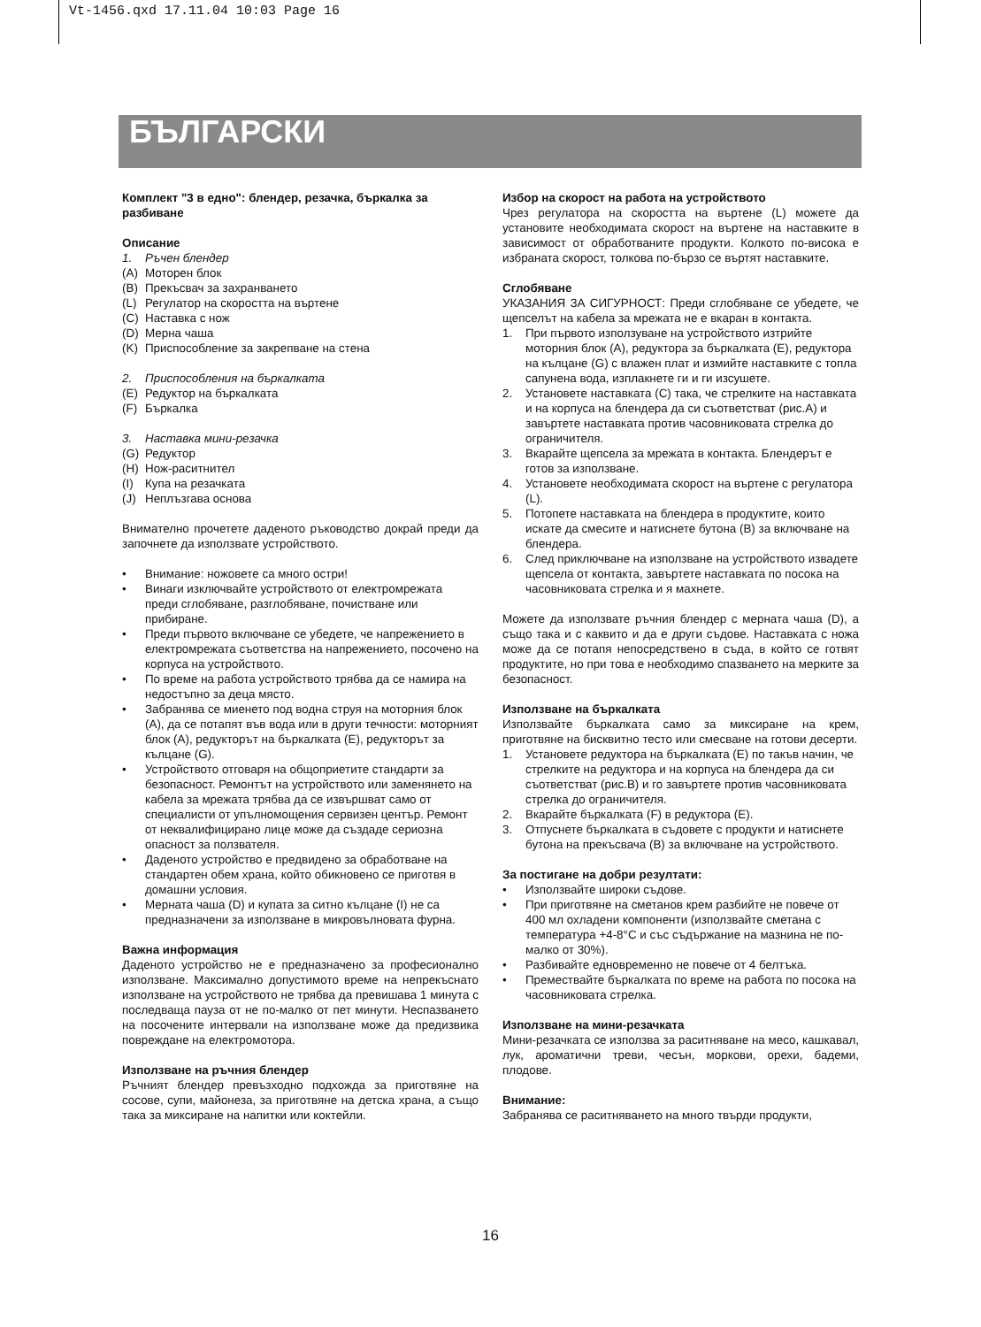Vt-1456.qxd 17.11.04 10:03 Page 16
БЪЛГАРСКИ
Комплект "3 в едно": блендер, резачка, бъркалка за разбиване
Описание
1. Ръчен блендер
(A) Моторен блок
(B) Прекъсвач за захранването
(L) Регулатор на скоростта на въртене
(C) Наставка с нож
(D) Мерна чаша
(K) Приспособление за закрепване на стена
2. Приспособления на бъркалката
(E) Редуктор на бъркалката
(F) Бъркалка
3. Наставка мини-резачка
(G) Редуктор
(H) Нож-раситнител
(I) Купа на резачката
(J) Неплъзгава основа
Внимателно прочетете даденото ръководство докрай преди да започнете да използвате устройството.
• Внимание: ножовете са много остри!
• Винаги изключвайте устройството от електромрежата преди сглобяване, разглобяване, почистване или прибиране.
• Преди първото включване се убедете, че напрежението в електромрежата съответства на напрежението, посочено на корпуса на устройството.
• По време на работа устройството трябва да се намира на недостъпно за деца място.
• Забранява се миенето под водна струя на моторния блок (A), да се потапят във вода или в други течности: моторният блок (A), редукторът на бъркалката (E), редукторът за кълцане (G).
• Устройството отговаря на общоприетите стандарти за безопасност. Ремонтът на устройството или заменянето на кабела за мрежата трябва да се извършват само от специалисти от упълномощения сервизен център. Ремонт от неквалифицирано лице може да създаде сериозна опасност за ползвателя.
• Даденото устройство е предвидено за обработване на стандартен обем храна, който обикновено се приготвя в домашни условия.
• Мерната чаша (D) и купата за ситно кълцане (I) не са предназначени за използване в микровълновата фурна.
Важна информация
Даденото устройство не е предназначено за професионално използване. Максимално допустимото време на непрекъснато използване на устройството не трябва да превишава 1 минута с последваща пауза от не по-малко от пет минути. Неспазването на посочените интервали на използване може да предизвика повреждане на електромотора.
Използване на ръчния блендер
Ръчният блендер превъзходно подхожда за приготвяне на сосове, супи, майонеза, за приготвяне на детска храна, а също така за миксиране на напитки или коктейли.
Избор на скорост на работа на устройството
Чрез регулатора на скоростта на въртене (L) можете да установите необходимата скорост на въртене на наставките в зависимост от обработваните продукти. Колкото по-висока е избраната скорост, толкова по-бързо се въртят наставките.
Сглобяване
УКАЗАНИЯ ЗА СИГУРНОСТ: Преди сглобяване се убедете, че щепселът на кабела за мрежата не е вкаран в контакта.
1. При първото използуване на устройството изтрийте моторния блок (A), редуктора за бъркалката (E), редуктора на кълцане (G) с влажен плат и измийте наставките с топла сапунена вода, изплакнете ги и ги изсушете.
2. Установете наставката (C) така, че стрелките на наставката и на корпуса на блендера да си съответстват (рис.A) и завъртете наставката против часовниковата стрелка до ограничителя.
3. Вкарайте щепсела за мрежата в контакта. Блендерът е готов за използване.
4. Установете необходимата скорост на въртене с регулатора (L).
5. Потопете наставката на блендера в продуктите, които искате да смесите и натиснете бутона (B) за включване на блендера.
6. След приключване на използване на устройството извадете щепсела от контакта, завъртете наставката по посока на часовниковата стрелка и я махнете.
Можете да използвате ръчния блендер с мерната чаша (D), а също така и с каквито и да е други съдове. Наставката с ножа може да се потапя непосредствено в съда, в който се готвят продуктите, но при това е необходимо спазването на мерките за безопасност.
Използване на бъркалката
Използвайте бъркалката само за миксиране на крем, приготвяне на бисквитно тесто или смесване на готови десерти.
1. Установете редуктора на бъркалката (E) по такъв начин, че стрелките на редуктора и на корпуса на блендера да си съответстват (рис.B) и го завъртете против часовниковата стрелка до ограничителя.
2. Вкарайте бъркалката (F) в редуктора (E).
3. Отпуснете бъркалката в съдовете с продукти и натиснете бутона на прекъсвача (B) за включване на устройството.
За постигане на добри резултати:
• Използвайте широки съдове.
• При приготвяне на сметанов крем разбийте не повече от 400 мл охладени компоненти (използвайте сметана с температура +4-8°C и със съдържание на мазнина не по-малко от 30%).
• Разбивайте едновременно не повече от 4 белтъка.
• Премествайте бъркалката по време на работа по посока на часовниковата стрелка.
Използване на мини-резачката
Мини-резачката се използва за раситняване на месо, кашкавал, лук, ароматични треви, чесън, моркови, орехи, бадеми, плодове.
Внимание:
Забранява се раситняването на много твърди продукти,
16